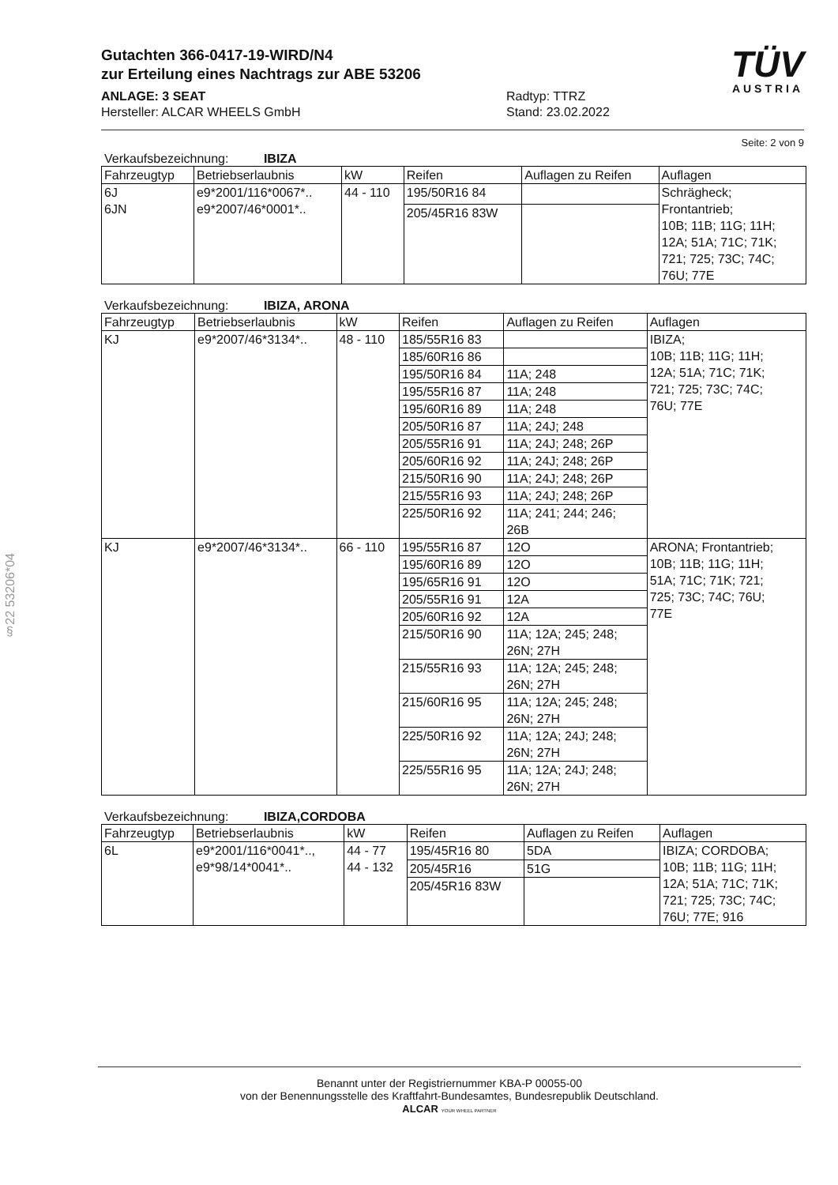§22 53206*04
TÜV
AUSTRIA
Gutachten 366-0417-19-WIRD/N4
zur Erteilung eines Nachtrags zur ABE 53206
ANLAGE: 3 SEAT
Hersteller: ALCAR WHEELS GmbH
Radtyp: TTRZ
Stand: 23.02.2022
Seite: 2 von 9
Verkaufsbezeichnung: IBIZA
| Fahrzeugtyp | Betriebserlaubnis | kW | Reifen | Auflagen zu Reifen | Auflagen |
| --- | --- | --- | --- | --- | --- |
| 6J 6JN | e9*2001/116*0067*.. e9*2007/46*0001*.. | 44 - 110 | 195/50R16 84 | | Schrägheck; Frontantrieb; 10B; 11B; 11G; 11H; 12A; 51A; 71C; 71K; 721; 725; 73C; 74C; 76U; 77E |
| | | | 205/45R16 83W | | |
Verkaufsbezeichnung: IBIZA, ARONA
| Fahrzeugtyp | Betriebserlaubnis | kW | Reifen | Auflagen zu Reifen | Auflagen |
| --- | --- | --- | --- | --- | --- |
| KJ | e9*2007/46*3134*.. | 48 - 110 | 185/55R16 83 | | IBIZA; 10B; 11B; 11G; 11H; 12A; 51A; 71C; 71K; 721; 725; 73C; 74C; 76U; 77E |
| | | | 185/60R16 86 | | |
| | | | 195/50R16 84 | 11A; 248 | |
| | | | 195/55R16 87 | 11A; 248 | |
| | | | 195/60R16 89 | 11A; 248 | |
| | | | 205/50R16 87 | 11A; 24J; 248 | |
| | | | 205/55R16 91 | 11A; 24J; 248; 26P | |
| | | | 205/60R16 92 | 11A; 24J; 248; 26P | |
| | | | 215/50R16 90 | 11A; 24J; 248; 26P | |
| | | | 215/55R16 93 | 11A; 24J; 248; 26P | |
| | | | 225/50R16 92 | 11A; 241; 244; 246; 26B | |
| KJ | e9*2007/46*3134*.. | 66 - 110 | 195/55R16 87 | 12O | ARONA; Frontantrieb; 10B; 11B; 11G; 11H; 51A; 71C; 71K; 721; 725; 73C; 74C; 76U; 77E |
| | | | 195/60R16 89 | 12O | |
| | | | 195/65R16 91 | 12O | |
| | | | 205/55R16 91 | 12A | |
| | | | 205/60R16 92 | 12A | |
| | | | 215/50R16 90 | 11A; 12A; 245; 248; 26N; 27H | |
| | | | 215/55R16 93 | 11A; 12A; 245; 248; 26N; 27H | |
| | | | 215/60R16 95 | 11A; 12A; 245; 248; 26N; 27H | |
| | | | 225/50R16 92 | 11A; 12A; 24J; 248; 26N; 27H | |
| | | | 225/55R16 95 | 11A; 12A; 24J; 248; 26N; 27H | |
Verkaufsbezeichnung: IBIZA,CORDOBA
| Fahrzeugtyp | Betriebserlaubnis | kW | Reifen | Auflagen zu Reifen | Auflagen |
| --- | --- | --- | --- | --- | --- |
| 6L | e9*2001/116*0041*.., e9*98/14*0041*.. | 44 - 77 44 - 132 | 195/45R16 80 | 5DA | IBIZA; CORDOBA; 10B; 11B; 11G; 11H; 12A; 51A; 71C; 71K; 721; 725; 73C; 74C; 76U; 77E; 916 |
| | | | 205/45R16 | 51G | |
| | | | 205/45R16 83W | | |
Benannt unter der Registriernummer KBA-P 00055-00
von der Benennungsstelle des Kraftfahrt-Bundesamtes, Bundesrepublik Deutschland.
ALCAR YOUR WHEEL PARTNER